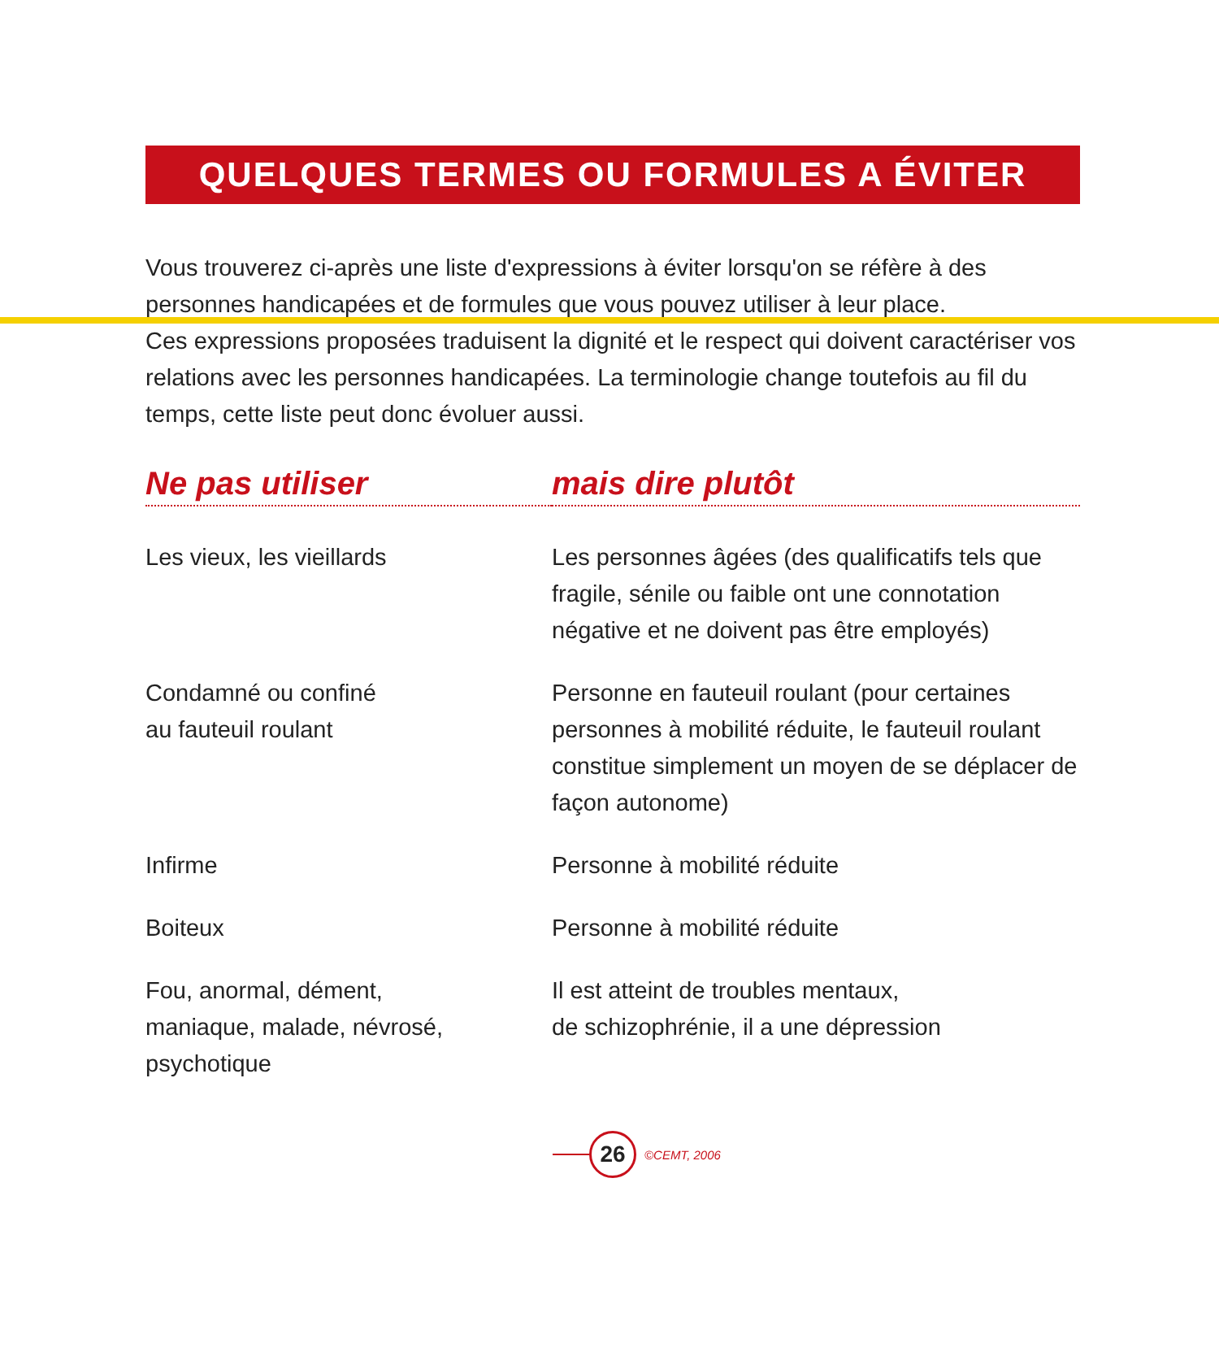QUELQUES TERMES OU FORMULES A ÉVITER
Vous trouverez ci-après une liste d'expressions à éviter lorsqu'on se réfère à des personnes handicapées et de formules que vous pouvez utiliser à leur place.
Ces expressions proposées traduisent la dignité et le respect qui doivent caractériser vos relations avec les personnes handicapées. La terminologie change toutefois au fil du temps, cette liste peut donc évoluer aussi.
| Ne pas utiliser | mais dire plutôt |
| --- | --- |
| Les vieux, les vieillards | Les personnes âgées (des qualificatifs tels que fragile, sénile ou faible ont une connotation négative et ne doivent pas être employés) |
| Condamné ou confiné au fauteuil roulant | Personne en fauteuil roulant (pour certaines personnes à mobilité réduite, le fauteuil roulant constitue simplement un moyen de se déplacer de façon autonome) |
| Infirme | Personne à mobilité réduite |
| Boiteux | Personne à mobilité réduite |
| Fou, anormal, dément, maniaque, malade, névrosé, psychotique | Il est atteint de troubles mentaux, de schizophrénie, il a une dépression |
26
©CEMT, 2006